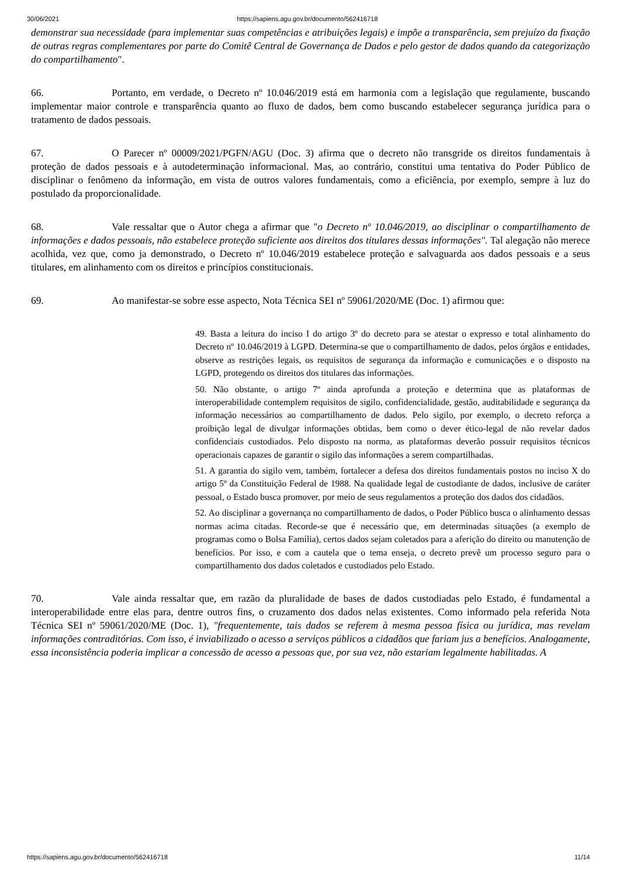30/06/2021 https://sapiens.agu.gov.br/documento/562416718
demonstrar sua necessidade (para implementar suas competências e atribuições legais) e impõe a transparência, sem prejuízo da fixação de outras regras complementares por parte do Comitê Central de Governança de Dados e pelo gestor de dados quando da categorização do compartilhamento".
66. Portanto, em verdade, o Decreto nº 10.046/2019 está em harmonia com a legislação que regulamente, buscando implementar maior controle e transparência quanto ao fluxo de dados, bem como buscando estabelecer segurança jurídica para o tratamento de dados pessoais.
67. O Parecer nº 00009/2021/PGFN/AGU (Doc. 3) afirma que o decreto não transgride os direitos fundamentais à proteção de dados pessoais e à autodeterminação informacional. Mas, ao contrário, constitui uma tentativa do Poder Público de disciplinar o fenômeno da informação, em vista de outros valores fundamentais, como a eficiência, por exemplo, sempre à luz do postulado da proporcionalidade.
68. Vale ressaltar que o Autor chega a afirmar que "o Decreto nº 10.046/2019, ao disciplinar o compartilhamento de informações e dados pessoais, não estabelece proteção suficiente aos direitos dos titulares dessas informações". Tal alegação não merece acolhida, vez que, como ja demonstrado, o Decreto nº 10.046/2019 estabelece proteção e salvaguarda aos dados pessoais e a seus titulares, em alinhamento com os direitos e princípios constitucionais.
69. Ao manifestar-se sobre esse aspecto, Nota Técnica SEI nº 59061/2020/ME (Doc. 1) afirmou que:
49. Basta a leitura do inciso I do artigo 3º do decreto para se atestar o expresso e total alinhamento do Decreto nº 10.046/2019 à LGPD. Determina-se que o compartilhamento de dados, pelos órgãos e entidades, observe as restrições legais, os requisitos de segurança da informação e comunicações e o disposto na LGPD, protegendo os direitos dos titulares das informações.
50. Não obstante, o artigo 7º ainda aprofunda a proteção e determina que as plataformas de interoperabilidade contemplem requisitos de sigilo, confidencialidade, gestão, auditabilidade e segurança da informação necessários ao compartilhamento de dados. Pelo sigilo, por exemplo, o decreto reforça a proibição legal de divulgar informações obtidas, bem como o dever ético-legal de não revelar dados confidenciais custodiados. Pelo disposto na norma, as plataformas deverão possuir requisitos técnicos operacionais capazes de garantir o sigilo das informações a serem compartilhadas.
51. A garantia do sigilo vem, também, fortalecer a defesa dos direitos fundamentais postos no inciso X do artigo 5º da Constituição Federal de 1988. Na qualidade legal de custodiante de dados, inclusive de caráter pessoal, o Estado busca promover, por meio de seus regulamentos a proteção dos dados dos cidadãos.
52. Ao disciplinar a governança no compartilhamento de dados, o Poder Público busca o alinhamento dessas normas acima citadas. Recorde-se que é necessário que, em determinadas situações (a exemplo de programas como o Bolsa Família), certos dados sejam coletados para a aferição do direito ou manutenção de benefícios. Por isso, e com a cautela que o tema enseja, o decreto prevê um processo seguro para o compartilhamento dos dados coletados e custodiados pelo Estado.
70. Vale ainda ressaltar que, em razão da pluralidade de bases de dados custodiadas pelo Estado, é fundamental a interoperabilidade entre elas para, dentre outros fins, o cruzamento dos dados nelas existentes. Como informado pela referida Nota Técnica SEI nº 59061/2020/ME (Doc. 1), "frequentemente, tais dados se referem à mesma pessoa física ou jurídica, mas revelam informações contraditórias. Com isso, é inviabilizado o acesso a serviços públicos a cidadãos que fariam jus a benefícios. Analogamente, essa inconsistência poderia implicar a concessão de acesso a pessoas que, por sua vez, não estariam legalmente habilitadas. A
https://sapiens.agu.gov.br/documento/562416718 11/14